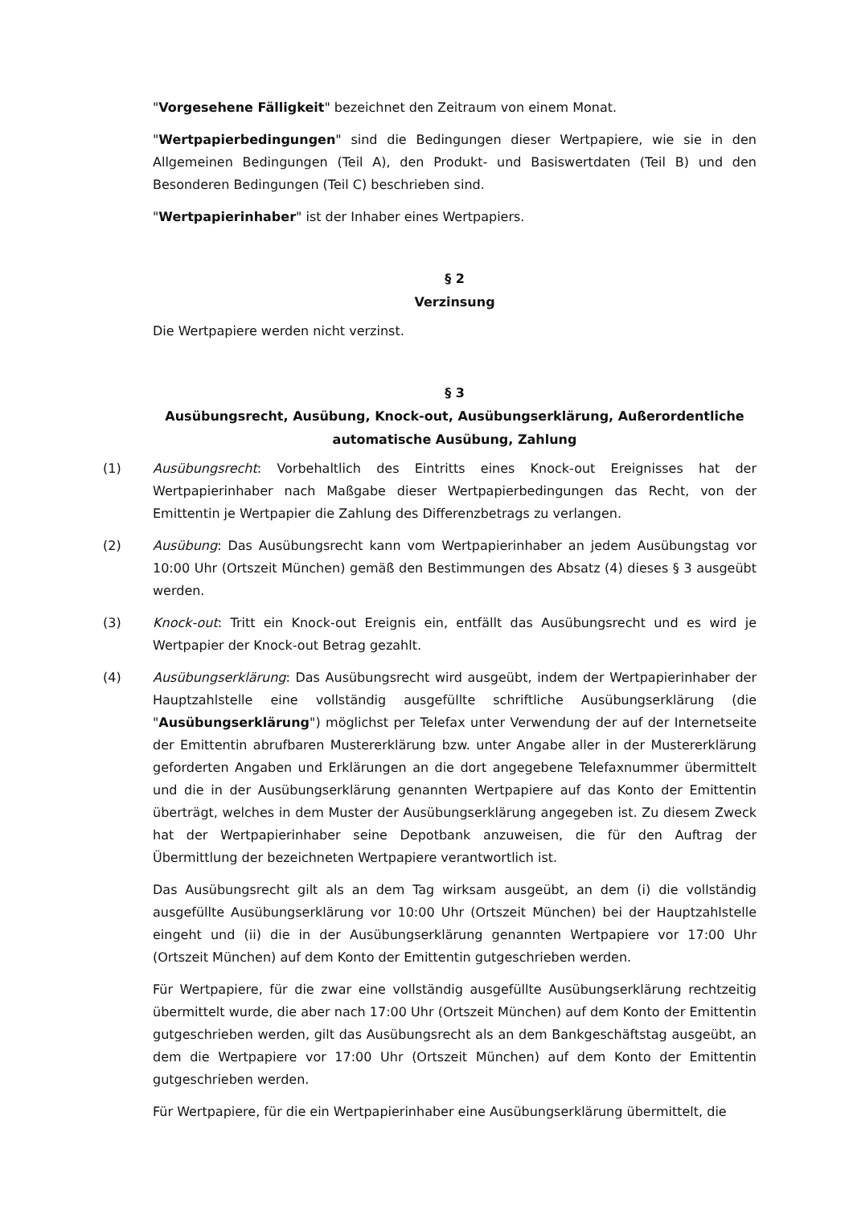"Vorgesehene Fälligkeit" bezeichnet den Zeitraum von einem Monat.
"Wertpapierbedingungen" sind die Bedingungen dieser Wertpapiere, wie sie in den Allgemeinen Bedingungen (Teil A), den Produkt- und Basiswertdaten (Teil B) und den Besonderen Bedingungen (Teil C) beschrieben sind.
"Wertpapierinhaber" ist der Inhaber eines Wertpapiers.
§ 2
Verzinsung
Die Wertpapiere werden nicht verzinst.
§ 3
Ausübungsrecht, Ausübung, Knock-out, Ausübungserklärung, Außerordentliche automatische Ausübung, Zahlung
(1) Ausübungsrecht: Vorbehaltlich des Eintritts eines Knock-out Ereignisses hat der Wertpapierinhaber nach Maßgabe dieser Wertpapierbedingungen das Recht, von der Emittentin je Wertpapier die Zahlung des Differenzbetrags zu verlangen.
(2) Ausübung: Das Ausübungsrecht kann vom Wertpapierinhaber an jedem Ausübungstag vor 10:00 Uhr (Ortszeit München) gemäß den Bestimmungen des Absatz (4) dieses § 3 ausgeübt werden.
(3) Knock-out: Tritt ein Knock-out Ereignis ein, entfällt das Ausübungsrecht und es wird je Wertpapier der Knock-out Betrag gezahlt.
(4) Ausübungserklärung: Das Ausübungsrecht wird ausgeübt, indem der Wertpapierinhaber der Hauptzahlstelle eine vollständig ausgefüllte schriftliche Ausübungserklärung (die "Ausübungserklärung") möglichst per Telefax unter Verwendung der auf der Internetseite der Emittentin abrufbaren Mustererklärung bzw. unter Angabe aller in der Mustererklärung geforderten Angaben und Erklärungen an die dort angegebene Telefaxnummer übermittelt und die in der Ausübungserklärung genannten Wertpapiere auf das Konto der Emittentin überträgt, welches in dem Muster der Ausübungserklärung angegeben ist. Zu diesem Zweck hat der Wertpapierinhaber seine Depotbank anzuweisen, die für den Auftrag der Übermittlung der bezeichneten Wertpapiere verantwortlich ist.
Das Ausübungsrecht gilt als an dem Tag wirksam ausgeübt, an dem (i) die vollständig ausgefüllte Ausübungserklärung vor 10:00 Uhr (Ortszeit München) bei der Hauptzahlstelle eingeht und (ii) die in der Ausübungserklärung genannten Wertpapiere vor 17:00 Uhr (Ortszeit München) auf dem Konto der Emittentin gutgeschrieben werden.
Für Wertpapiere, für die zwar eine vollständig ausgefüllte Ausübungserklärung rechtzeitig übermittelt wurde, die aber nach 17:00 Uhr (Ortszeit München) auf dem Konto der Emittentin gutgeschrieben werden, gilt das Ausübungsrecht als an dem Bankgeschäftstag ausgeübt, an dem die Wertpapiere vor 17:00 Uhr (Ortszeit München) auf dem Konto der Emittentin gutgeschrieben werden.
Für Wertpapiere, für die ein Wertpapierinhaber eine Ausübungserklärung übermittelt, die